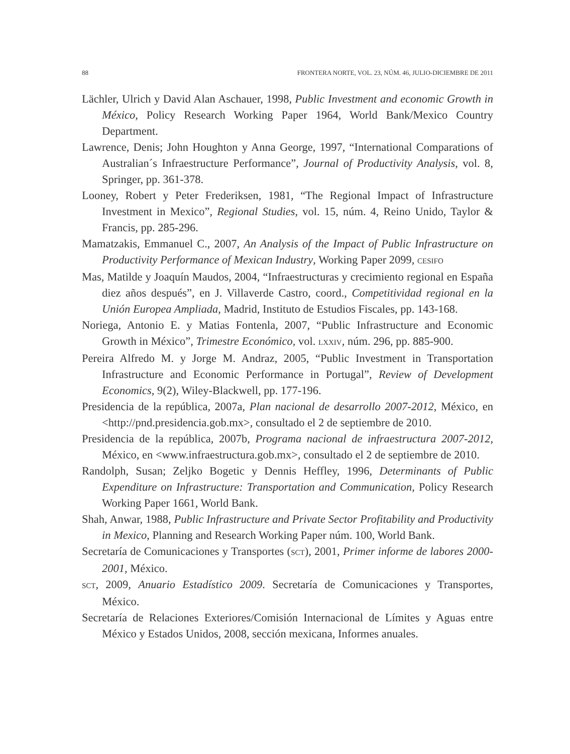88 FRONTERA NORTE, VOL. 23, NÚM. 46, JULIO-DICIEMBRE DE 2011
Lächler, Ulrich y David Alan Aschauer, 1998, Public Investment and economic Growth in México, Policy Research Working Paper 1964, World Bank/Mexico Country Department.
Lawrence, Denis; John Houghton y Anna George, 1997, “International Comparations of Australian´s Infraestructure Performance”, Journal of Productivity Analysis, vol. 8, Springer, pp. 361-378.
Looney, Robert y Peter Frederiksen, 1981, “The Regional Impact of Infrastructure Investment in Mexico”, Regional Studies, vol. 15, núm. 4, Reino Unido, Taylor & Francis, pp. 285-296.
Mamatzakis, Emmanuel C., 2007, An Analysis of the Impact of Public Infrastructure on Productivity Performance of Mexican Industry, Working Paper 2099, CESIFO
Mas, Matilde y Joaquín Maudos, 2004, “Infraestructuras y crecimiento regional en España diez años después”, en J. Villaverde Castro, coord., Competitividad regional en la Unión Europea Ampliada, Madrid, Instituto de Estudios Fiscales, pp. 143-168.
Noriega, Antonio E. y Matias Fontenla, 2007, “Public Infrastructure and Economic Growth in México”, Trimestre Económico, vol. LXXIV, núm. 296, pp. 885-900.
Pereira Alfredo M. y Jorge M. Andraz, 2005, “Public Investment in Transportation Infrastructure and Economic Performance in Portugal”, Review of Development Economics, 9(2), Wiley-Blackwell, pp. 177-196.
Presidencia de la república, 2007a, Plan nacional de desarrollo 2007-2012, México, en <http://pnd.presidencia.gob.mx>, consultado el 2 de septiembre de 2010.
Presidencia de la república, 2007b, Programa nacional de infraestructura 2007-2012, México, en <www.infraestructura.gob.mx>, consultado el 2 de septiembre de 2010.
Randolph, Susan; Zeljko Bogetic y Dennis Heffley, 1996, Determinants of Public Expenditure on Infrastructure: Transportation and Communication, Policy Research Working Paper 1661, World Bank.
Shah, Anwar, 1988, Public Infrastructure and Private Sector Profitability and Productivity in Mexico, Planning and Research Working Paper núm. 100, World Bank.
Secretaría de Comunicaciones y Transportes (SCT), 2001, Primer informe de labores 2000-2001, México.
SCT, 2009, Anuario Estadístico 2009. Secretaría de Comunicaciones y Transportes, México.
Secretaría de Relaciones Exteriores/Comisión Internacional de Límites y Aguas entre México y Estados Unidos, 2008, sección mexicana, Informes anuales.